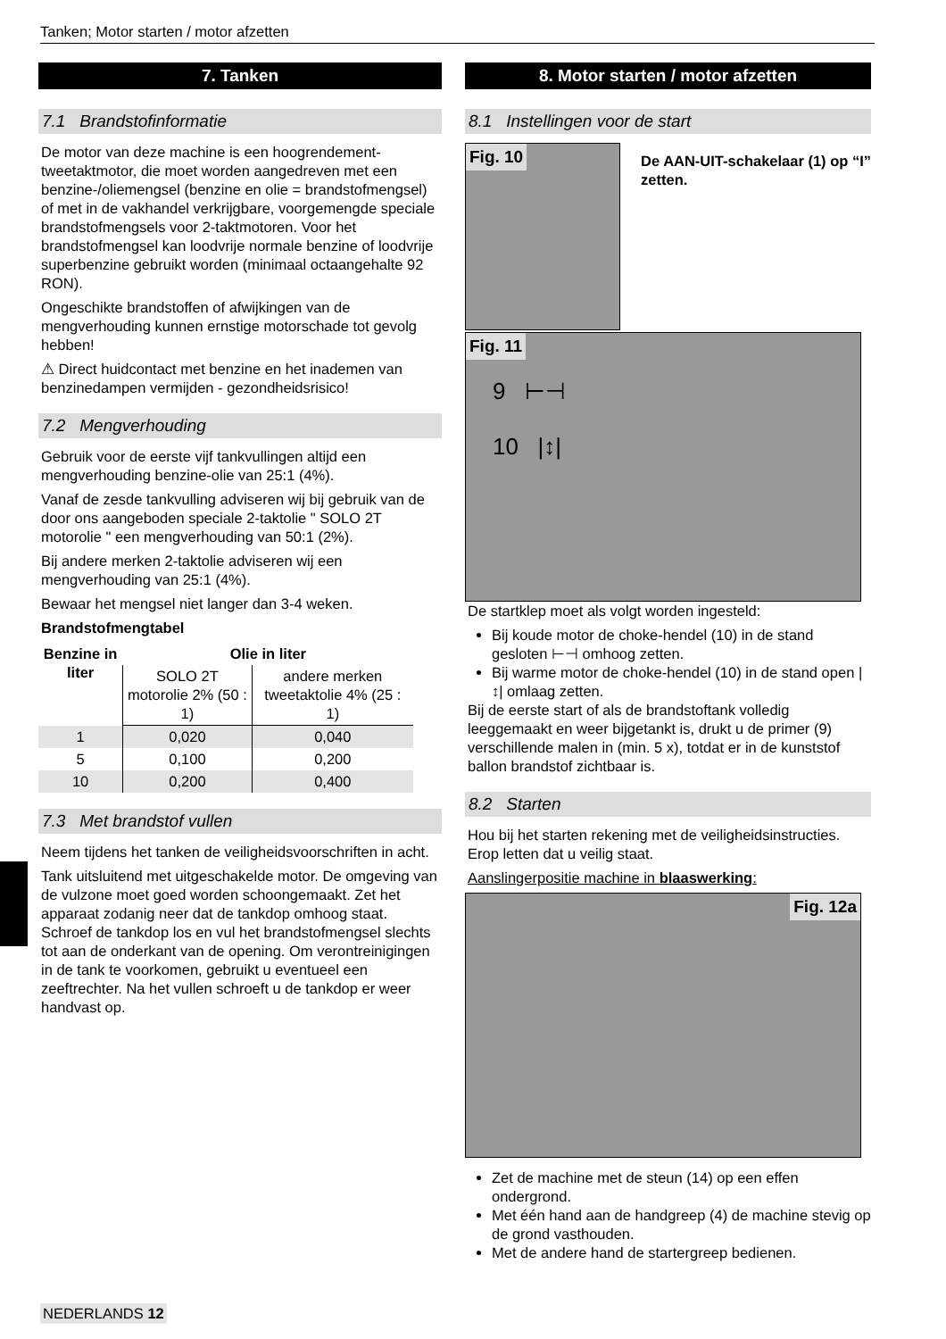Tanken; Motor starten / motor afzetten
7. Tanken
7.1 Brandstofinformatie
De motor van deze machine is een hoogrendement-tweetaktmotor, die moet worden aangedreven met een benzine-/oliemengsel (benzine en olie = brandstofmengsel) of met in de vakhandel verkrijgbare, voorgemengde speciale brandstofmengsels voor 2-taktmotoren. Voor het brandstofmengsel kan loodvrije normale benzine of loodvrije superbenzine gebruikt worden (minimaal octaangehalte 92 RON).
Ongeschikte brandstoffen of afwijkingen van de mengverhouding kunnen ernstige motorschade tot gevolg hebben!
⚠ Direct huidcontact met benzine en het inademen van benzinedampen vermijden - gezondheidsrisico!
7.2 Mengverhouding
Gebruik voor de eerste vijf tankvullingen altijd een mengverhouding benzine-olie van 25:1 (4%).
Vanaf de zesde tankvulling adviseren wij bij gebruik van de door ons aangeboden speciale 2-taktolie " SOLO 2T motorolie " een mengverhouding van 50:1 (2%).
Bij andere merken 2-taktolie adviseren wij een mengverhouding van 25:1 (4%).
Bewaar het mengsel niet langer dan 3-4 weken.
Brandstofmengtabel
| Benzine in liter | Olie in liter | |
| --- | --- | --- |
| | SOLO 2T motorolie 2% (50 : 1) | andere merken tweetaktolie 4% (25 : 1) |
| 1 | 0,020 | 0,040 |
| 5 | 0,100 | 0,200 |
| 10 | 0,200 | 0,400 |
7.3 Met brandstof vullen
Neem tijdens het tanken de veiligheidsvoorschriften in acht.
Tank uitsluitend met uitgeschakelde motor. De omgeving van de vulzone moet goed worden schoongemaakt. Zet het apparaat zodanig neer dat de tankdop omhoog staat. Schroef de tankdop los en vul het brandstofmengsel slechts tot aan de onderkant van de opening. Om verontreinigingen in de tank te voorkomen, gebruikt u eventueel een zeeftrechter. Na het vullen schroeft u de tankdop er weer handvast op.
8. Motor starten / motor afzetten
8.1 Instellingen voor de start
Fig. 10
De AAN-UIT-schakelaar (1) op “I” zetten.
Fig. 11
9 ⊢⊣
10 |↕|
De startklep moet als volgt worden ingesteld:
Bij koude motor de choke-hendel (10) in de stand gesloten ⊢⊣ omhoog zetten.
Bij warme motor de choke-hendel (10) in de stand open |↕| omlaag zetten.
Bij de eerste start of als de brandstoftank volledig leeggemaakt en weer bijgetankt is, drukt u de primer (9) verschillende malen in (min. 5 x), totdat er in de kunststof ballon brandstof zichtbaar is.
8.2 Starten
Hou bij het starten rekening met de veiligheidsinstructies. Erop letten dat u veilig staat.
Aanslingerpositie machine in blaaswerking:
Fig. 12a
Zet de machine met de steun (14) op een effen ondergrond.
Met één hand aan de handgreep (4) de machine stevig op de grond vasthouden.
Met de andere hand de startergreep bedienen.
NEDERLANDS 12